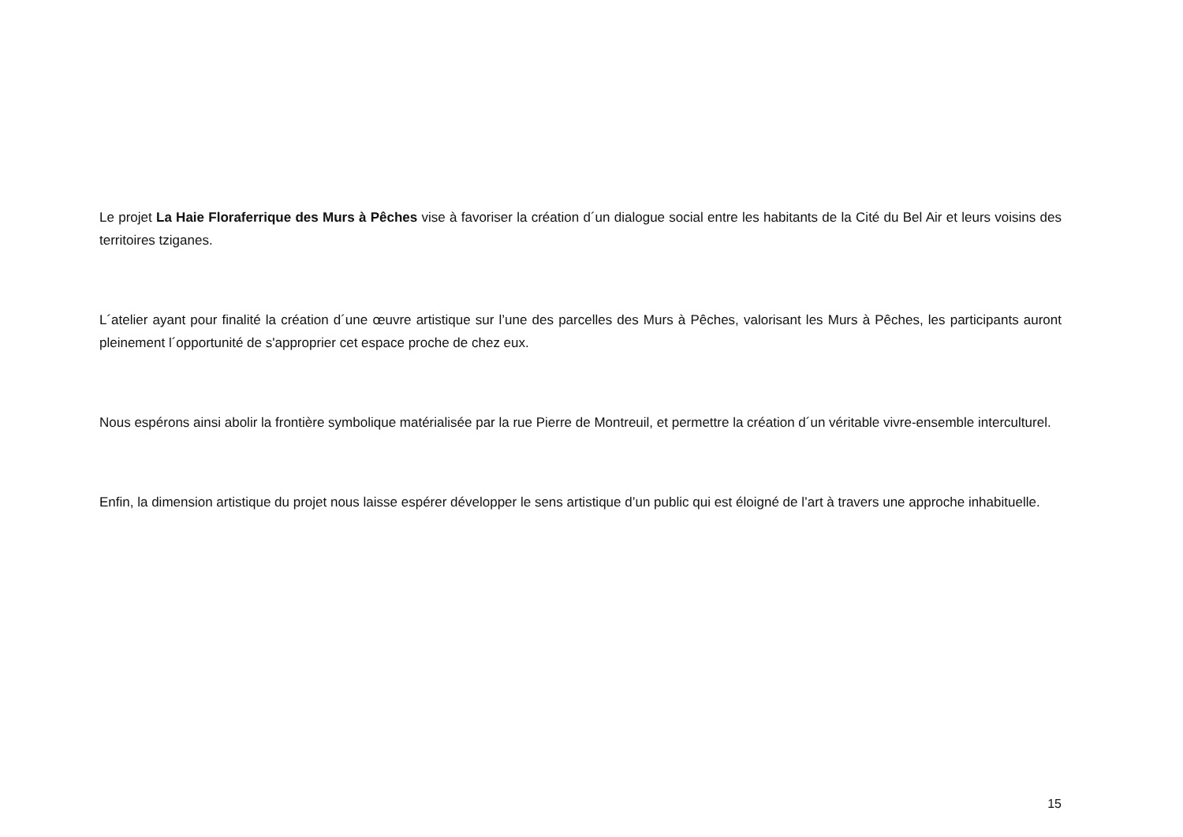Le projet La Haie Floraferrique des Murs à Pêches vise à favoriser la création d´un dialogue social entre les habitants de la Cité du Bel Air et leurs voisins des territoires tziganes.
L´atelier ayant pour finalité la création d´une œuvre artistique sur l’une des parcelles des Murs à Pêches, valorisant les Murs à Pêches, les participants auront pleinement l´opportunité de s'approprier cet espace proche de chez eux.
Nous espérons ainsi abolir la frontière symbolique matérialisée par la rue Pierre de Montreuil, et permettre la création d´un véritable vivre-ensemble interculturel.
Enfin, la dimension artistique du projet nous laisse espérer développer le sens artistique d’un public qui est éloigné de l’art à travers une approche inhabituelle.
15